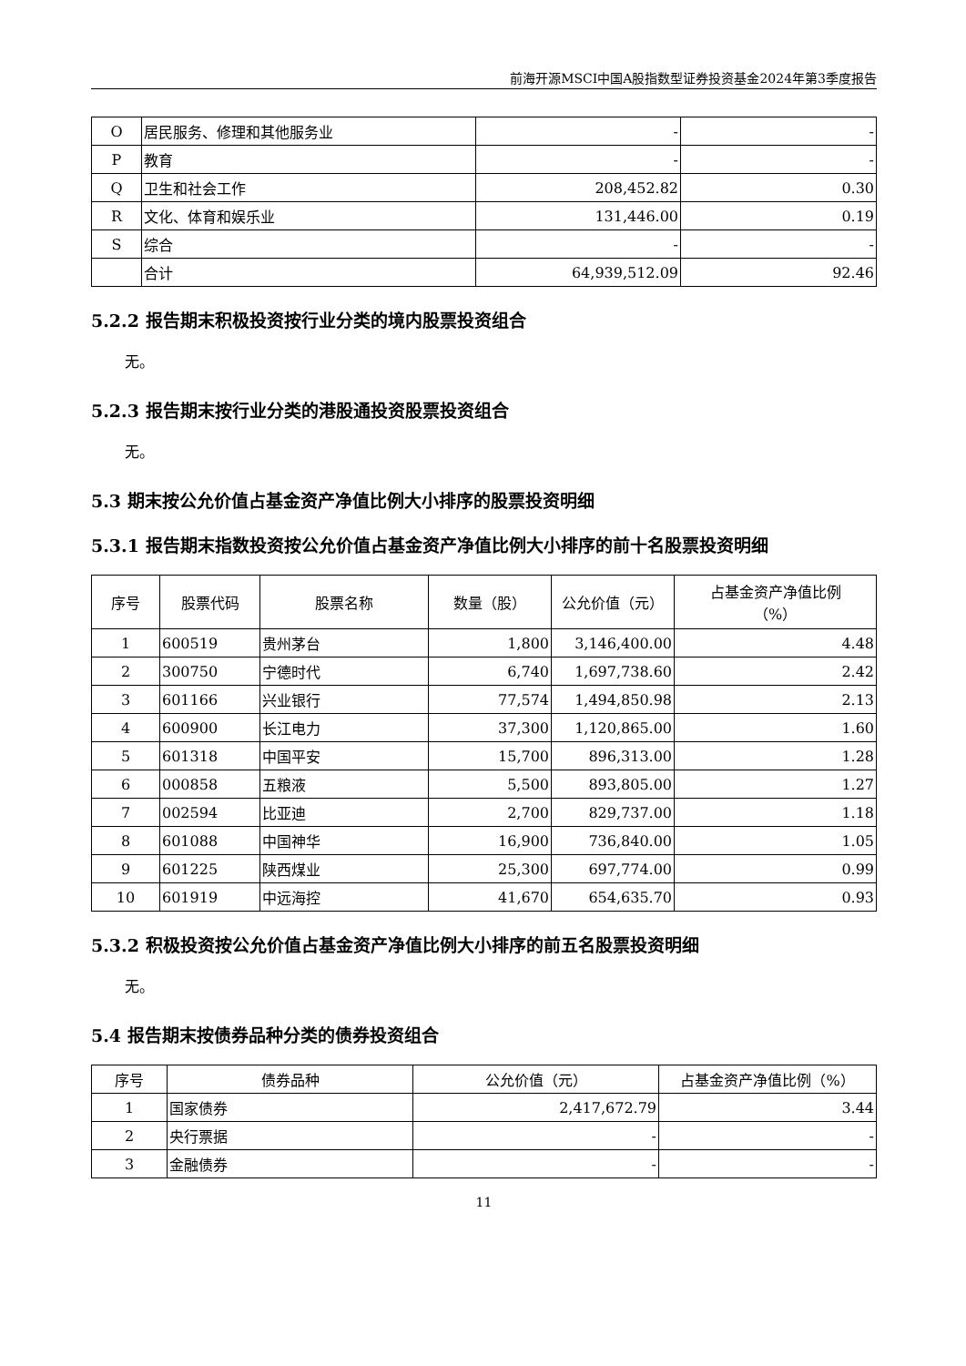前海开源MSCI中国A股指数型证券投资基金2024年第3季度报告
| O | 居民服务、修理和其他服务业 | - | - |
| P | 教育 | - | - |
| Q | 卫生和社会工作 | 208,452.82 | 0.30 |
| R | 文化、体育和娱乐业 | 131,446.00 | 0.19 |
| S | 综合 | - | - |
| | 合计 | 64,939,512.09 | 92.46 |
5.2.2 报告期末积极投资按行业分类的境内股票投资组合
无。
5.2.3 报告期末按行业分类的港股通投资股票投资组合
无。
5.3 期末按公允价值占基金资产净值比例大小排序的股票投资明细
5.3.1 报告期末指数投资按公允价值占基金资产净值比例大小排序的前十名股票投资明细
| 序号 | 股票代码 | 股票名称 | 数量（股） | 公允价值（元） | 占基金资产净值比例 （%） |
| --- | --- | --- | --- | --- | --- |
| 1 | 600519 | 贵州茅台 | 1,800 | 3,146,400.00 | 4.48 |
| 2 | 300750 | 宁德时代 | 6,740 | 1,697,738.60 | 2.42 |
| 3 | 601166 | 兴业银行 | 77,574 | 1,494,850.98 | 2.13 |
| 4 | 600900 | 长江电力 | 37,300 | 1,120,865.00 | 1.60 |
| 5 | 601318 | 中国平安 | 15,700 | 896,313.00 | 1.28 |
| 6 | 000858 | 五粮液 | 5,500 | 893,805.00 | 1.27 |
| 7 | 002594 | 比亚迪 | 2,700 | 829,737.00 | 1.18 |
| 8 | 601088 | 中国神华 | 16,900 | 736,840.00 | 1.05 |
| 9 | 601225 | 陕西煤业 | 25,300 | 697,774.00 | 0.99 |
| 10 | 601919 | 中远海控 | 41,670 | 654,635.70 | 0.93 |
5.3.2 积极投资按公允价值占基金资产净值比例大小排序的前五名股票投资明细
无。
5.4 报告期末按债券品种分类的债券投资组合
| 序号 | 债券品种 | 公允价值（元） | 占基金资产净值比例（%） |
| --- | --- | --- | --- |
| 1 | 国家债券 | 2,417,672.79 | 3.44 |
| 2 | 央行票据 | - | - |
| 3 | 金融债券 | - | - |
11